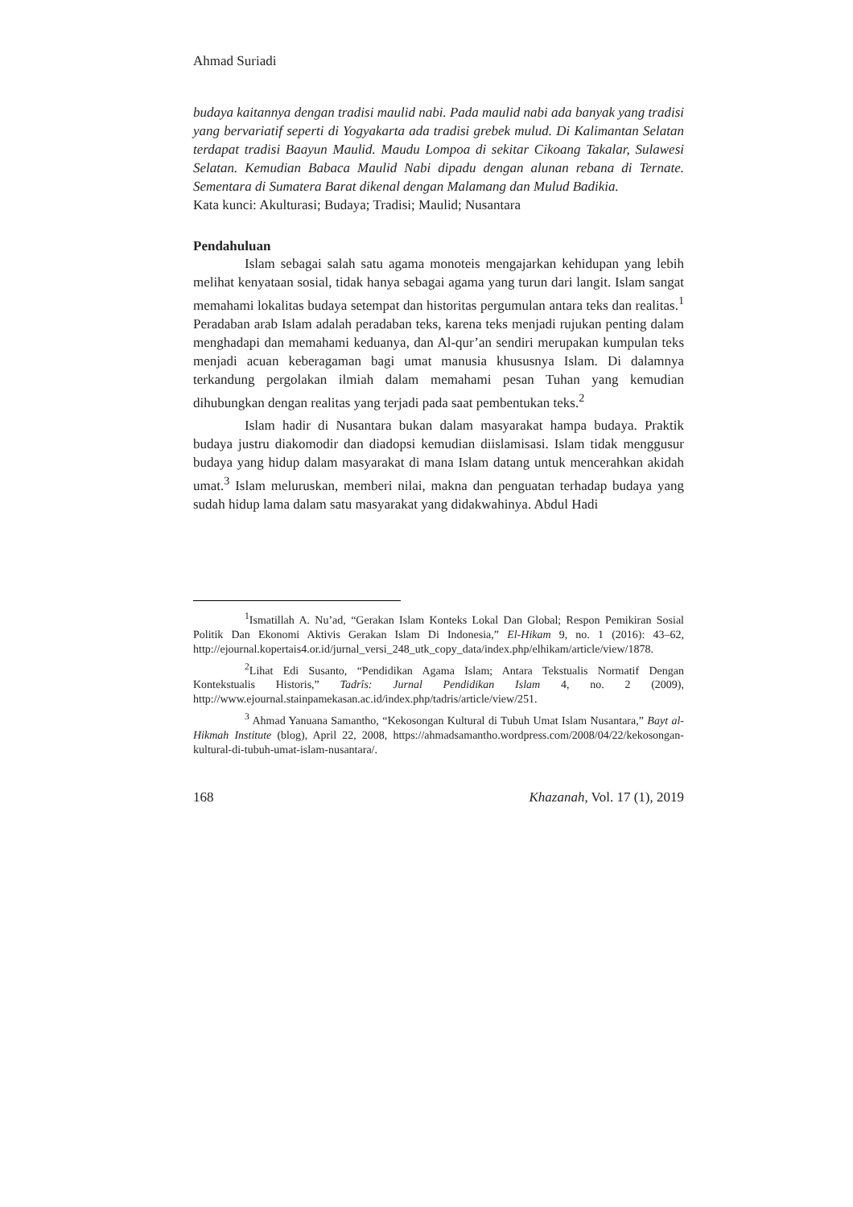Ahmad Suriadi
budaya kaitannya dengan tradisi maulid nabi. Pada maulid nabi ada banyak yang tradisi yang bervariatif seperti di Yogyakarta ada tradisi grebek mulud. Di Kalimantan Selatan terdapat tradisi Baayun Maulid. Maudu Lompoa di sekitar Cikoang Takalar, Sulawesi Selatan. Kemudian Babaca Maulid Nabi dipadu dengan alunan rebana di Ternate. Sementara di Sumatera Barat dikenal dengan Malamang dan Mulud Badikia.
Kata kunci: Akulturasi; Budaya; Tradisi; Maulid; Nusantara
Pendahuluan
Islam sebagai salah satu agama monoteis mengajarkan kehidupan yang lebih melihat kenyataan sosial, tidak hanya sebagai agama yang turun dari langit. Islam sangat memahami lokalitas budaya setempat dan historitas pergumulan antara teks dan realitas.<sup>1</sup> Peradaban arab Islam adalah peradaban teks, karena teks menjadi rujukan penting dalam menghadapi dan memahami keduanya, dan Al-qur’an sendiri merupakan kumpulan teks menjadi acuan keberagaman bagi umat manusia khususnya Islam. Di dalamnya terkandung pergolakan ilmiah dalam memahami pesan Tuhan yang kemudian dihubungkan dengan realitas yang terjadi pada saat pembentukan teks.<sup>2</sup>
Islam hadir di Nusantara bukan dalam masyarakat hampa budaya. Praktik budaya justru diakomodir dan diadopsi kemudian diislamisasi. Islam tidak menggusur budaya yang hidup dalam masyarakat di mana Islam datang untuk mencerahkan akidah umat.<sup>3</sup> Islam meluruskan, memberi nilai, makna dan penguatan terhadap budaya yang sudah hidup lama dalam satu masyarakat yang didakwahinya. Abdul Hadi
<sup>1</sup> Ismatillah A. Nu’ad, “Gerakan Islam Konteks Lokal Dan Global; Respon Pemikiran Sosial Politik Dan Ekonomi Aktivis Gerakan Islam Di Indonesia,” El-Hikam 9, no. 1 (2016): 43–62, http://ejournal.kopertais4.or.id/jurnal_versi_248_utk_copy_data/index.php/elhikam/article/view/1878.
<sup>2</sup> Lihat Edi Susanto, “Pendidikan Agama Islam; Antara Tekstualis Normatif Dengan Kontekstualis Historis,” Tadrîs: Jurnal Pendidikan Islam 4, no. 2 (2009), http://www.ejournal.stainpamekasan.ac.id/index.php/tadris/article/view/251.
<sup>3</sup> Ahmad Yanuana Samantho, “Kekosongan Kultural di Tubuh Umat Islam Nusantara,” Bayt al-Hikmah Institute (blog), April 22, 2008, https://ahmadsamantho.wordpress.com/2008/04/22/kekosongan-kultural-di-tubuh-umat-islam-nusantara/.
168 Khazanah, Vol. 17 (1), 2019